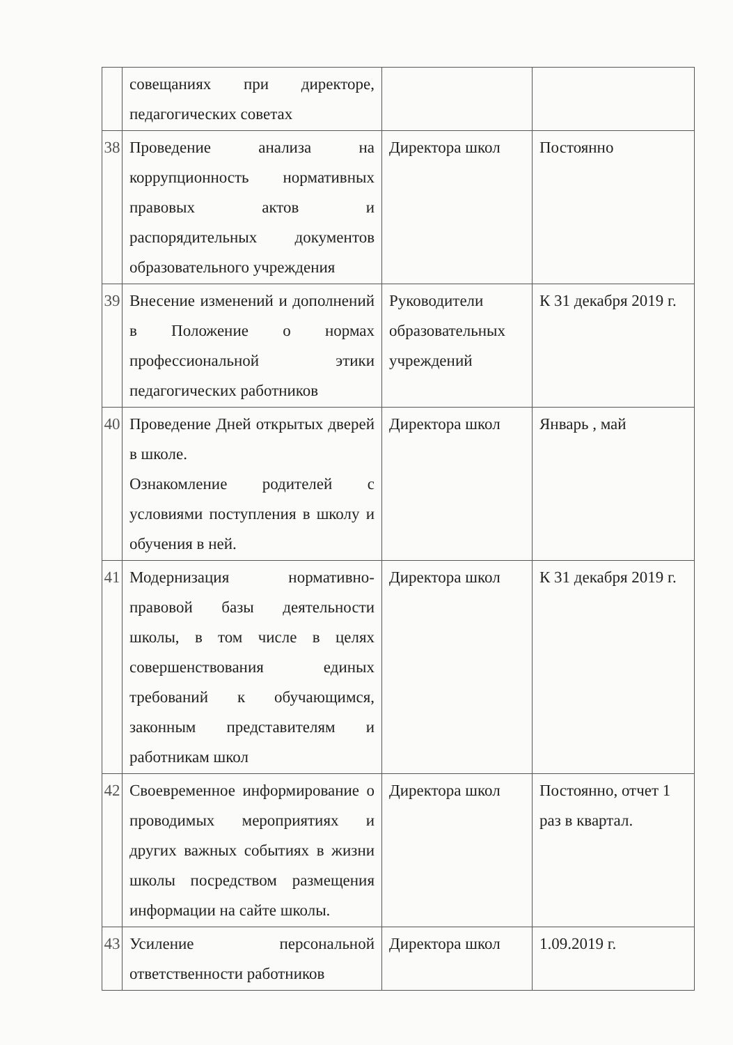| | совещаниях при директоре, педагогических советах | | |
| 38 | Проведение анализа на коррупционность нормативных правовых актов и распорядительных документов образовательного учреждения | Директора школ | Постоянно |
| 39 | Внесение изменений и дополнений в Положение о нормах профессиональной этики педагогических работников | Руководители образовательных учреждений | К 31 декабря 2019 г. |
| 40 | Проведение Дней открытых дверей в школе. Ознакомление родителей с условиями поступления в школу и обучения в ней. | Директора школ | Январь , май |
| 41 | Модернизация нормативно-правовой базы деятельности школы, в том числе в целях совершенствования единых требований к обучающимся, законным представителям и работникам школ | Директора школ | К 31 декабря 2019 г. |
| 42 | Своевременное информирование о проводимых мероприятиях и других важных событиях в жизни школы посредством размещения информации на сайте школы. | Директора школ | Постоянно, отчет 1 раз в квартал. |
| 43 | Усиление персональной ответственности работников | Директора школ | 1.09.2019 г. |